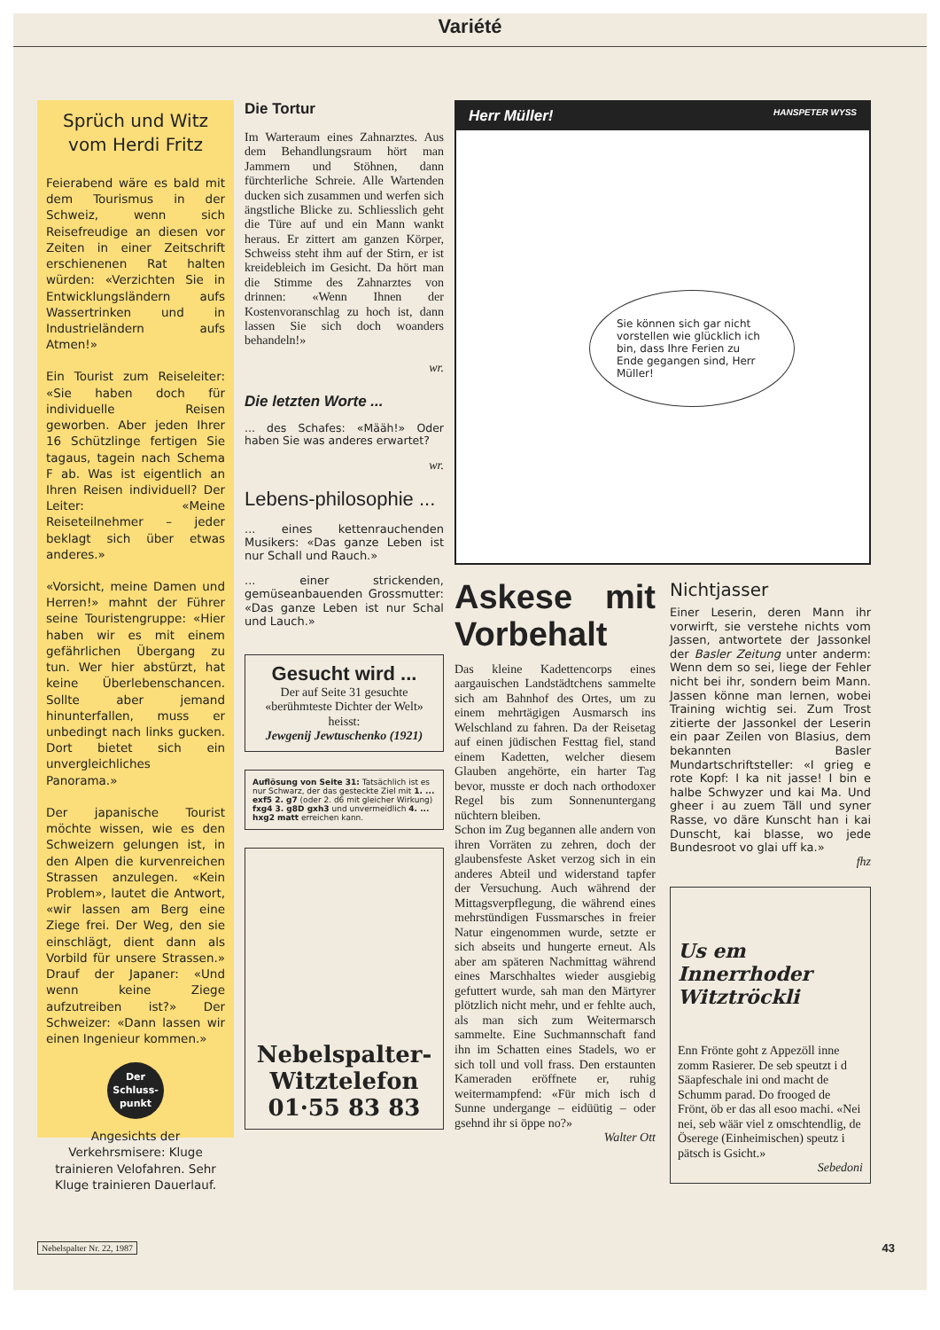Variété
Sprüch und Witz vom Herdi Fritz
Feierabend wäre es bald mit dem Tourismus in der Schweiz, wenn sich Reisefreudige an diesen vor Zeiten in einer Zeitschrift erschienenen Rat halten würden: «Verzichten Sie in Entwicklungsländern aufs Wassertrinken und in Industrieländern aufs Atmen!»
Ein Tourist zum Reiseleiter: «Sie haben doch für individuelle Reisen geworben. Aber jeden Ihrer 16 Schützlinge fertigen Sie tagaus, tagein nach Schema F ab. Was ist eigentlich an Ihren Reisen individuell? Der Leiter: «Meine Reiseteilnehmer – jeder beklagt sich über etwas anderes.»
«Vorsicht, meine Damen und Herren!» mahnt der Führer seine Touristengruppe: «Hier haben wir es mit einem gefährlichen Übergang zu tun. Wer hier abstürzt, hat keine Überlebenschancen. Sollte aber jemand hinunterfallen, muss er unbedingt nach links gucken. Dort bietet sich ein unvergleichliches Panorama.»
Der japanische Tourist möchte wissen, wie es den Schweizern gelungen ist, in den Alpen die kurvenreichen Strassen anzulegen. «Kein Problem», lautet die Antwort, «wir lassen am Berg eine Ziege frei. Der Weg, den sie einschlägt, dient dann als Vorbild für unsere Strassen.» Drauf der Japaner: «Und wenn keine Ziege aufzutreiben ist?» Der Schweizer: «Dann lassen wir einen Ingenieur kommen.»
Der Schluss-punkt
Angesichts der Verkehrsmisere: Kluge trainieren Velofahren. Sehr Kluge trainieren Dauerlauf.
Die Tortur
Im Warteraum eines Zahnarztes. Aus dem Behandlungsraum hört man Jammern und Stöhnen, dann fürchterliche Schreie. Alle Wartenden ducken sich zusammen und werfen sich ängstliche Blicke zu. Schliesslich geht die Türe auf und ein Mann wankt heraus. Er zittert am ganzen Körper, Schweiss steht ihm auf der Stirn, er ist kreidebleich im Gesicht. Da hört man die Stimme des Zahnarztes von drinnen: «Wenn Ihnen der Kostenvoranschlag zu hoch ist, dann lassen Sie sich doch woanders behandeln!»
wr.
Die letzten Worte ...
... des Schafes: «Määh!» Oder haben Sie was anderes erwartet?
wr.
Lebens-philosophie ...
... eines kettenrauchenden Musikers: «Das ganze Leben ist nur Schall und Rauch.»
... einer strickenden, gemüseanbauenden Grossmutter: «Das ganze Leben ist nur Schal und Lauch.»
Gesucht wird ...
Der auf Seite 31 gesuchte «berühmteste Dichter der Welt» heisst:
Jewgenij Jewtuschenko (1921)
Auflösung von Seite 31: Tatsächlich ist es nur Schwarz, der das gesteckte Ziel mit 1. ... exf5 2. g7 (oder 2. d6 mit gleicher Wirkung) fxg4 3. g8D gxh3 und unvermeidlich 4. ... hxg2 matt erreichen kann.
Nebelspalter-
Witztelefon
01·55 83 83
Herr Müller! HANSPETER WYSS
Sie können sich gar nicht vorstellen wie glücklich ich bin, dass Ihre Ferien zu Ende gegangen sind, Herr Müller!
Askese mit Vorbehalt
Das kleine Kadettencorps eines aargauischen Landstädtchens sammelte sich am Bahnhof des Ortes, um zu einem mehrtägigen Ausmarsch ins Welschland zu fahren. Da der Reisetag auf einen jüdischen Festtag fiel, stand einem Kadetten, welcher diesem Glauben angehörte, ein harter Tag bevor, musste er doch nach orthodoxer Regel bis zum Sonnenuntergang nüchtern bleiben.
Schon im Zug begannen alle andern von ihren Vorräten zu zehren, doch der glaubensfeste Asket verzog sich in ein anderes Abteil und widerstand tapfer der Versuchung. Auch während der Mittagsverpflegung, die während eines mehrstündigen Fussmarsches in freier Natur eingenommen wurde, setzte er sich abseits und hungerte erneut. Als aber am späteren Nachmittag während eines Marschhaltes wieder ausgiebig gefuttert wurde, sah man den Märtyrer plötzlich nicht mehr, und er fehlte auch, als man sich zum Weitermarsch sammelte. Eine Suchmannschaft fand ihn im Schatten eines Stadels, wo er sich toll und voll frass. Den erstaunten Kameraden eröffnete er, ruhig weitermampfend: «Für mich isch d Sunne undergange – eidüütig – oder gsehnd ihr si öppe no?»
Walter Ott
Nichtjasser
Einer Leserin, deren Mann ihr vorwirft, sie verstehe nichts vom Jassen, antwortete der Jassonkel der Basler Zeitung unter anderm: Wenn dem so sei, liege der Fehler nicht bei ihr, sondern beim Mann. Jassen könne man lernen, wobei Training wichtig sei. Zum Trost zitierte der Jassonkel der Leserin ein paar Zeilen von Blasius, dem bekannten Basler Mundartschriftsteller: «I grieg e rote Kopf: I ka nit jasse! I bin e halbe Schwyzer und kai Ma. Und gheer i au zuem Täll und syner Rasse, vo däre Kunscht han i kai Dunscht, kai blasse, wo jede Bundesroot vo glai uff ka.»
fhz
Us em Innerrhoder Witztröckli
Enn Frönte goht z Appezöll inne zomm Rasierer. De seb speutzt i d Säapfeschale ini ond macht de Schumm parad. Do frooged de Frönt, öb er das all esoo machi. «Nei nei, seb wäär viel z omschtendlig, de Öserege (Einheimischen) speutz i pätsch is Gsicht.»
Sebedoni
Nebelspalter Nr. 22, 1987 43